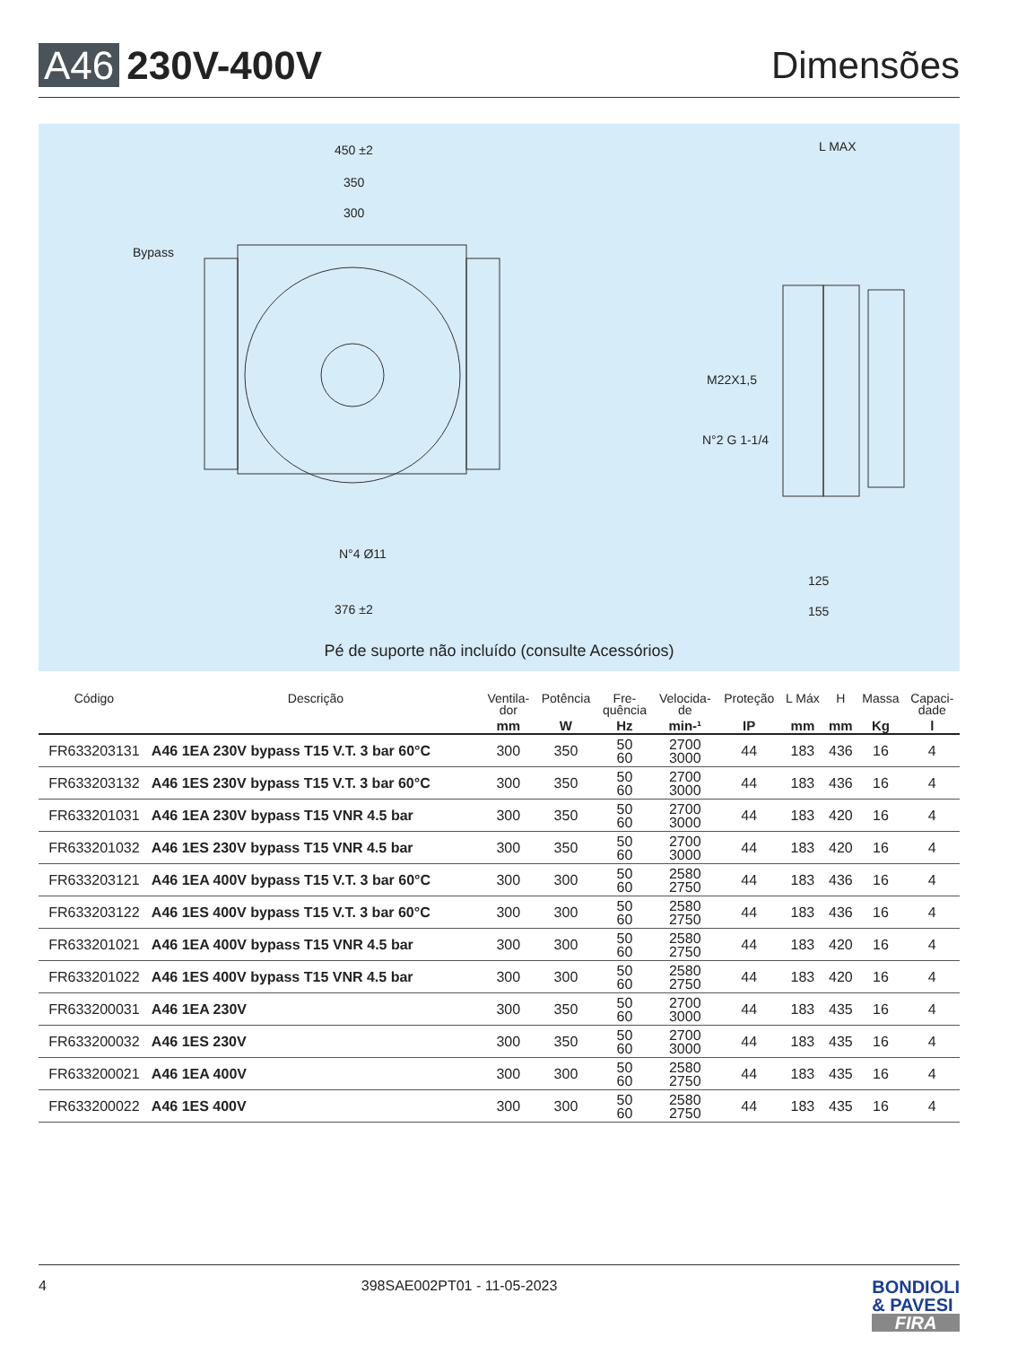A46 230V-400V Dimensões
450 ±2
350
300
Bypass
N°4 Ø11
376 ±2
L MAX
M22X1,5
N°2 G 1-1/4
125
155
Pé de suporte não incluído (consulte Acessórios)
| Código | Descrição | Ventila- dor mm | Potência W | Fre- quência Hz | Velocida- de min-¹ | Proteção IP | L Máx mm | H mm | Massa Kg | Capaci- dade l |
| --- | --- | --- | --- | --- | --- | --- | --- | --- | --- | --- |
| FR633203131 | A46 1EA 230V bypass T15 V.T. 3 bar 60°C | 300 | 350 | 50 60 | 2700 3000 | 44 | 183 | 436 | 16 | 4 |
| FR633203132 | A46 1ES 230V bypass T15 V.T. 3 bar 60°C | 300 | 350 | 50 60 | 2700 3000 | 44 | 183 | 436 | 16 | 4 |
| FR633201031 | A46 1EA 230V bypass T15 VNR 4.5 bar | 300 | 350 | 50 60 | 2700 3000 | 44 | 183 | 420 | 16 | 4 |
| FR633201032 | A46 1ES 230V bypass T15 VNR 4.5 bar | 300 | 350 | 50 60 | 2700 3000 | 44 | 183 | 420 | 16 | 4 |
| FR633203121 | A46 1EA 400V bypass T15 V.T. 3 bar 60°C | 300 | 300 | 50 60 | 2580 2750 | 44 | 183 | 436 | 16 | 4 |
| FR633203122 | A46 1ES 400V bypass T15 V.T. 3 bar 60°C | 300 | 300 | 50 60 | 2580 2750 | 44 | 183 | 436 | 16 | 4 |
| FR633201021 | A46 1EA 400V bypass T15 VNR 4.5 bar | 300 | 300 | 50 60 | 2580 2750 | 44 | 183 | 420 | 16 | 4 |
| FR633201022 | A46 1ES 400V bypass T15 VNR 4.5 bar | 300 | 300 | 50 60 | 2580 2750 | 44 | 183 | 420 | 16 | 4 |
| FR633200031 | A46 1EA 230V | 300 | 350 | 50 60 | 2700 3000 | 44 | 183 | 435 | 16 | 4 |
| FR633200032 | A46 1ES 230V | 300 | 350 | 50 60 | 2700 3000 | 44 | 183 | 435 | 16 | 4 |
| FR633200021 | A46 1EA 400V | 300 | 300 | 50 60 | 2580 2750 | 44 | 183 | 435 | 16 | 4 |
| FR633200022 | A46 1ES 400V | 300 | 300 | 50 60 | 2580 2750 | 44 | 183 | 435 | 16 | 4 |
4 398SAE002PT01 - 11-05-2023
BONDIOLI
& PAVESI
FIRA